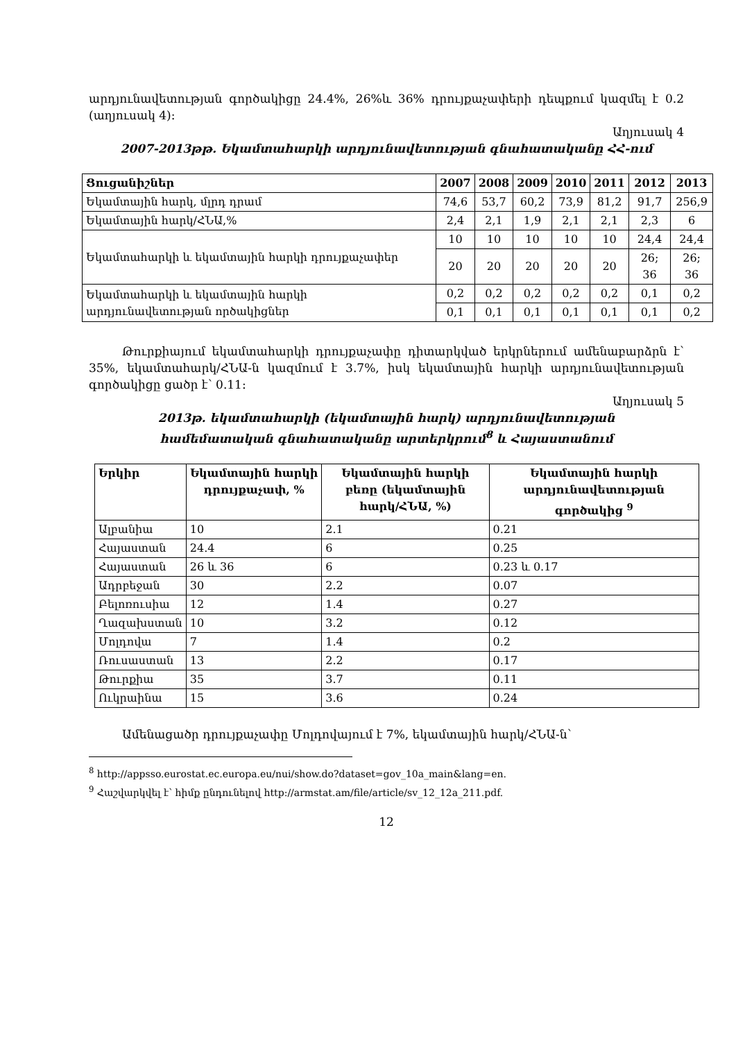արդյունավետության գործակիցը 24.4%, 26%և 36% դրույքաչափերի դեպքում կազմել է 0.2 (աղյուսակ 4):
Աղյուսակ 4
2007-2013թթ. Եկամտահարկի արդյունավետության գնահատականը ՀՀ-ում
| Ցուցանիշներ | 2007 | 2008 | 2009 | 2010 | 2011 | 2012 | 2013 |
| Եկամտային հարկ, մլրդ դրամ | 74,6 | 53,7 | 60,2 | 73,9 | 81,2 | 91,7 | 256,9 |
| Եկամտային հարկ/ՀՆԱ,% | 2,4 | 2,1 | 1,9 | 2,1 | 2,1 | 2,3 | 6 |
| Եկամտահարկի և եկամտային հարկի դրույքաչափեր | 10 | 10 | 10 | 10 | 10 | 24,4 | 24,4 |
| | 20 | 20 | 20 | 20 | 20 | 26; 36 | 26; 36 |
| Եկամտահարկի և եկամտային հարկի արդյունավետության ործակիցներ | 0,2 | 0,2 | 0,2 | 0,2 | 0,2 | 0,1 | 0,2 |
| | 0,1 | 0,1 | 0,1 | 0,1 | 0,1 | 0,1 | 0,2 |
Թուրքիայում եկամտահարկի դրույքաչափը դիտարկված երկրներում ամենաբարձրն է՝ 35%, եկամտահարկ/ՀՆԱ-ն կազմում է 3.7%, իսկ եկամտային հարկի արդյունավետության գործակիցը ցածր է՝ 0.11:
Աղյուսակ 5
2013թ. եկամտահարկի (եկամտային հարկ) արդյունավետության
համեմատական գնահատականը արտերկրում<sup>8</sup> և Հայաստանում
| Երկիր | Եկամտային հարկի դրույքաչափ, % | Եկամտային հարկի բեռը (եկամտային հարկ/ՀՆԱ, %) | Եկամտային հարկի արդյունավետության գործակից <sup>9</sup> |
| --- | --- | --- | --- |
| Ալբանիա | 10 | 2.1 | 0.21 |
| Հայաստան | 24.4 | 6 | 0.25 |
| Հայաստան | 26 և 36 | 6 | 0.23 և 0.17 |
| Ադրբեջան | 30 | 2.2 | 0.07 |
| Բելոռուսիա | 12 | 1.4 | 0.27 |
| Ղազախստան | 10 | 3.2 | 0.12 |
| Մոլդովա | 7 | 1.4 | 0.2 |
| Ռուսաստան | 13 | 2.2 | 0.17 |
| Թուրքիա | 35 | 3.7 | 0.11 |
| Ուկրաինա | 15 | 3.6 | 0.24 |
Ամենացածր դրույքաչափը Մոլդովայում է 7%, եկամտային հարկ/ՀՆԱ-ն՝
<sup>8</sup> http://appsso.eurostat.ec.europa.eu/nui/show.do?dataset=gov_10a_main&lang=en.
<sup>9</sup> Հաշվարկվել է՝ հիմք ընդունելով http://armstat.am/file/article/sv_12_12a_211.pdf.
12